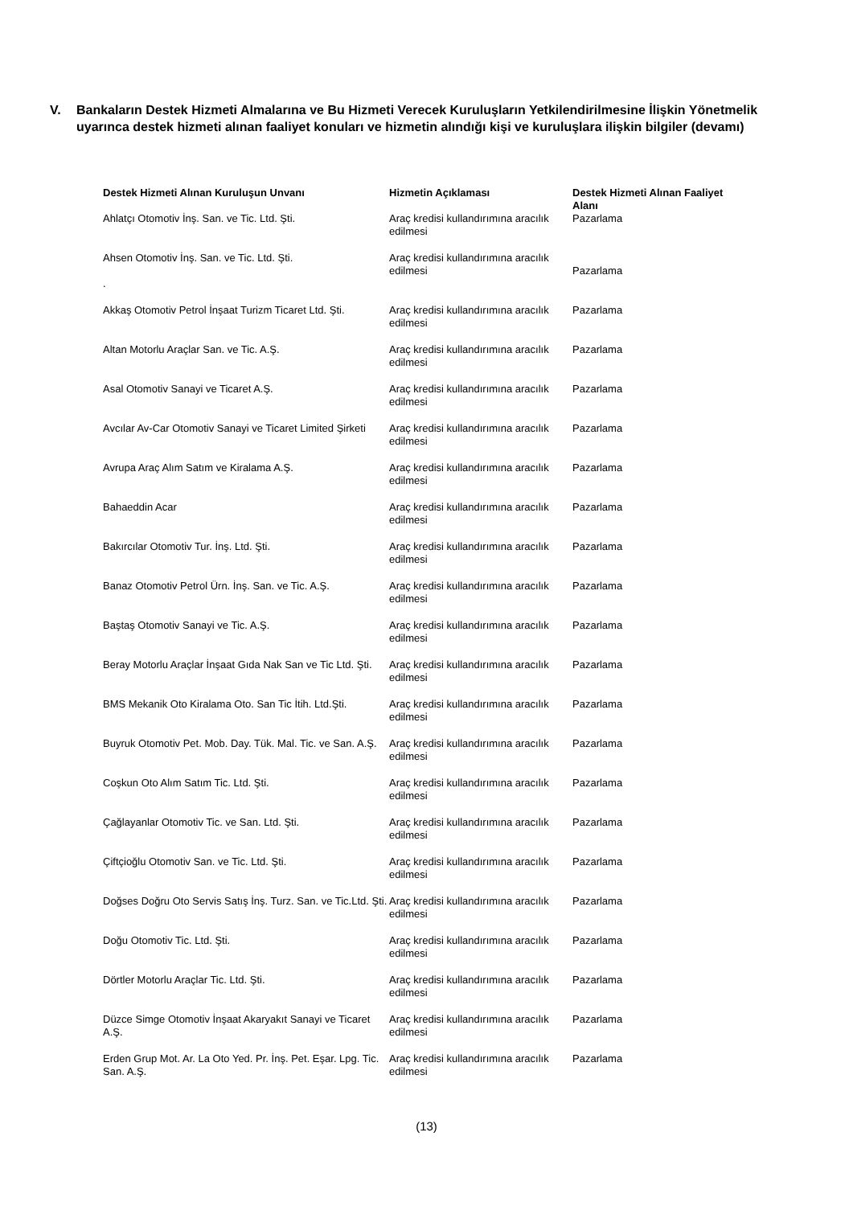V. Bankaların Destek Hizmeti Almalarına ve Bu Hizmeti Verecek Kuruluşların Yetkilendirilmesine İlişkin Yönetmelik uyarınca destek hizmeti alınan faaliyet konuları ve hizmetin alındığı kişi ve kuruluşlara ilişkin bilgiler (devamı)
| Destek Hizmeti Alınan Kuruluşun Unvanı | Hizmetin Açıklaması | Destek Hizmeti Alınan Faaliyet Alanı |
| --- | --- | --- |
| Ahlatçı Otomotiv İnş. San. ve Tic. Ltd. Şti. | Araç kredisi kullandırımına aracılık edilmesi | Pazarlama |
| Ahsen Otomotiv İnş. San. ve Tic. Ltd. Şti. . | Araç kredisi kullandırımına aracılık edilmesi | Pazarlama |
| Akkaş Otomotiv Petrol İnşaat Turizm Ticaret Ltd. Şti. | Araç kredisi kullandırımına aracılık edilmesi | Pazarlama |
| Altan Motorlu Araçlar San. ve Tic. A.Ş. | Araç kredisi kullandırımına aracılık edilmesi | Pazarlama |
| Asal Otomotiv Sanayi ve Ticaret A.Ş. | Araç kredisi kullandırımına aracılık edilmesi | Pazarlama |
| Avcılar Av-Car Otomotiv Sanayi ve Ticaret Limited Şirketi | Araç kredisi kullandırımına aracılık edilmesi | Pazarlama |
| Avrupa Araç Alım Satım ve Kiralama A.Ş. | Araç kredisi kullandırımına aracılık edilmesi | Pazarlama |
| Bahaeddin Acar | Araç kredisi kullandırımına aracılık edilmesi | Pazarlama |
| Bakırcılar Otomotiv Tur. İnş. Ltd. Şti. | Araç kredisi kullandırımına aracılık edilmesi | Pazarlama |
| Banaz Otomotiv Petrol Ürn. İnş. San. ve Tic. A.Ş. | Araç kredisi kullandırımına aracılık edilmesi | Pazarlama |
| Baştaş Otomotiv Sanayi ve Tic. A.Ş. | Araç kredisi kullandırımına aracılık edilmesi | Pazarlama |
| Beray Motorlu Araçlar İnşaat Gıda Nak San ve Tic Ltd. Şti. | Araç kredisi kullandırımına aracılık edilmesi | Pazarlama |
| BMS Mekanik Oto Kiralama Oto. San Tic İtih. Ltd.Şti. | Araç kredisi kullandırımına aracılık edilmesi | Pazarlama |
| Buyruk Otomotiv Pet. Mob. Day. Tük. Mal. Tic. ve San. A.Ş. | Araç kredisi kullandırımına aracılık edilmesi | Pazarlama |
| Coşkun Oto Alım Satım Tic. Ltd. Şti. | Araç kredisi kullandırımına aracılık edilmesi | Pazarlama |
| Çağlayanlar Otomotiv Tic. ve San. Ltd. Şti. | Araç kredisi kullandırımına aracılık edilmesi | Pazarlama |
| Çiftçioğlu Otomotiv San. ve Tic. Ltd. Şti. | Araç kredisi kullandırımına aracılık edilmesi | Pazarlama |
| Doğses Doğru Oto Servis Satış İnş. Turz. San. ve Tic.Ltd. Şti. | Araç kredisi kullandırımına aracılık edilmesi | Pazarlama |
| Doğu Otomotiv Tic. Ltd. Şti. | Araç kredisi kullandırımına aracılık edilmesi | Pazarlama |
| Dörtler Motorlu Araçlar Tic. Ltd. Şti. | Araç kredisi kullandırımına aracılık edilmesi | Pazarlama |
| Düzce Simge Otomotiv İnşaat Akaryakıt Sanayi ve Ticaret A.Ş. | Araç kredisi kullandırımına aracılık edilmesi | Pazarlama |
| Erden Grup Mot. Ar. La Oto Yed. Pr. İnş. Pet. Eşar. Lpg. Tic. San. A.Ş. | Araç kredisi kullandırımına aracılık edilmesi | Pazarlama |
(13)